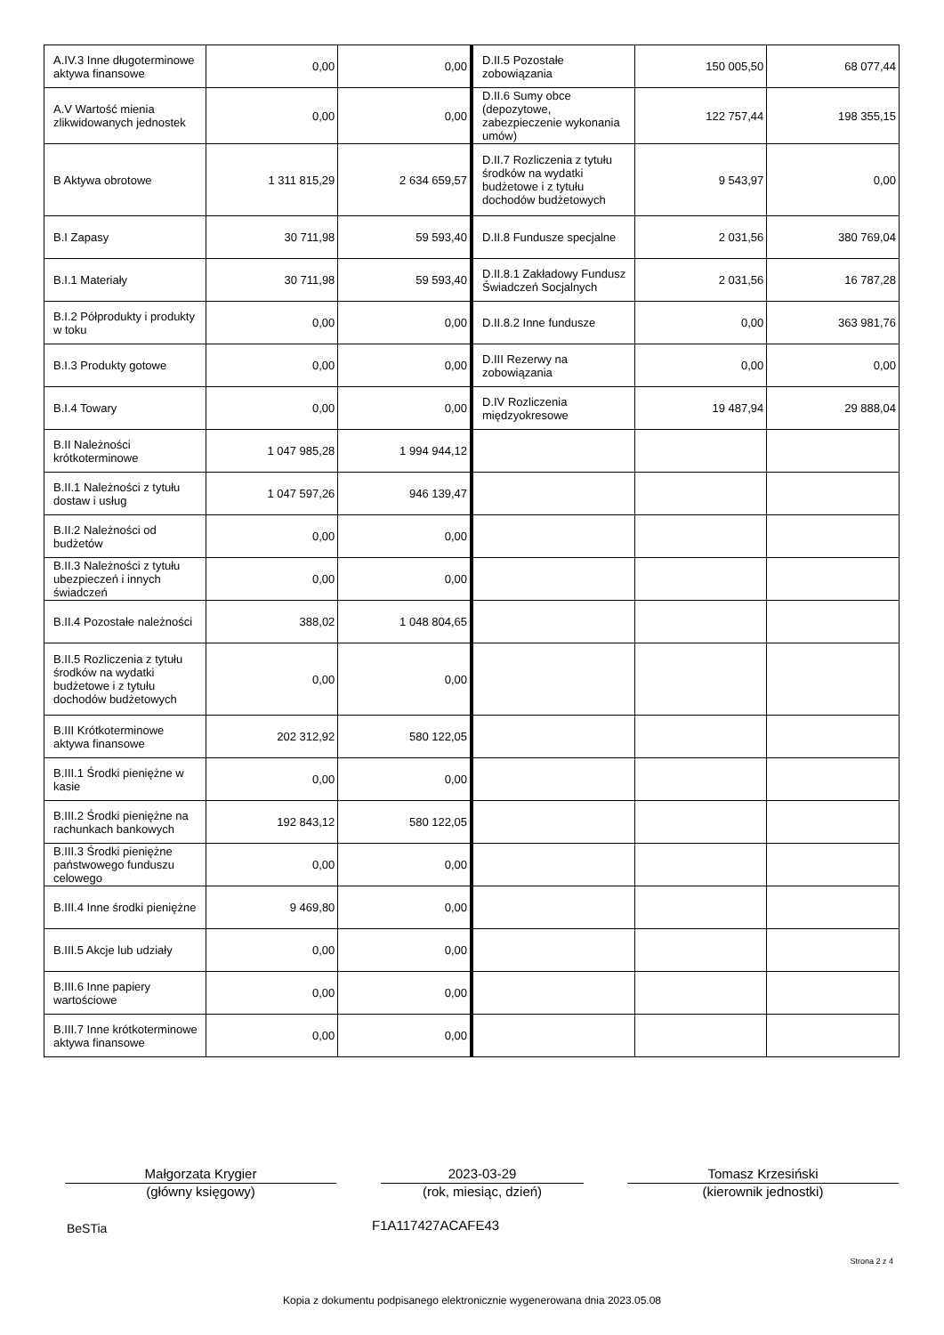| A.IV.3 Inne długoterminowe aktywa finansowe | 0,00 | 0,00 | D.II.5 Pozostałe zobowiązania | 150 005,50 | 68 077,44 |
| A.V Wartość mienia zlikwidowanych jednostek | 0,00 | 0,00 | D.II.6 Sumy obce (depozytowe, zabezpieczenie wykonania umów) | 122 757,44 | 198 355,15 |
| B Aktywa obrotowe | 1 311 815,29 | 2 634 659,57 | D.II.7 Rozliczenia z tytułu środków na wydatki budżetowe i z tytułu dochodów budżetowych | 9 543,97 | 0,00 |
| B.I Zapasy | 30 711,98 | 59 593,40 | D.II.8 Fundusze specjalne | 2 031,56 | 380 769,04 |
| B.I.1 Materiały | 30 711,98 | 59 593,40 | D.II.8.1 Zakładowy Fundusz Świadczeń Socjalnych | 2 031,56 | 16 787,28 |
| B.I.2 Półprodukty i produkty w toku | 0,00 | 0,00 | D.II.8.2 Inne fundusze | 0,00 | 363 981,76 |
| B.I.3 Produkty gotowe | 0,00 | 0,00 | D.III Rezerwy na zobowiązania | 0,00 | 0,00 |
| B.I.4 Towary | 0,00 | 0,00 | D.IV Rozliczenia międzyokresowe | 19 487,94 | 29 888,04 |
| B.II Należności krótkoterminowe | 1 047 985,28 | 1 994 944,12 | | | |
| B.II.1 Należności z tytułu dostaw i usług | 1 047 597,26 | 946 139,47 | | | |
| B.II.2 Należności od budżetów | 0,00 | 0,00 | | | |
| B.II.3 Należności z tytułu ubezpieczeń i innych świadczeń | 0,00 | 0,00 | | | |
| B.II.4 Pozostałe należności | 388,02 | 1 048 804,65 | | | |
| B.II.5 Rozliczenia z tytułu środków na wydatki budżetowe i z tytułu dochodów budżetowych | 0,00 | 0,00 | | | |
| B.III Krótkoterminowe aktywa finansowe | 202 312,92 | 580 122,05 | | | |
| B.III.1 Środki pieniężne w kasie | 0,00 | 0,00 | | | |
| B.III.2 Środki pieniężne na rachunkach bankowych | 192 843,12 | 580 122,05 | | | |
| B.III.3 Środki pieniężne państwowego funduszu celowego | 0,00 | 0,00 | | | |
| B.III.4 Inne środki pieniężne | 9 469,80 | 0,00 | | | |
| B.III.5 Akcje lub udziały | 0,00 | 0,00 | | | |
| B.III.6 Inne papiery wartościowe | 0,00 | 0,00 | | | |
| B.III.7 Inne krótkoterminowe aktywa finansowe | 0,00 | 0,00 | | | |
Małgorzata Krygier
(główny księgowy)
2023-03-29
(rok, miesiąc, dzień)
Tomasz Krzesiński
(kierownik jednostki)
BeSTia F1A117427ACAFE43
Strona 2 z 4
Kopia z dokumentu podpisanego elektronicznie wygenerowana dnia 2023.05.08